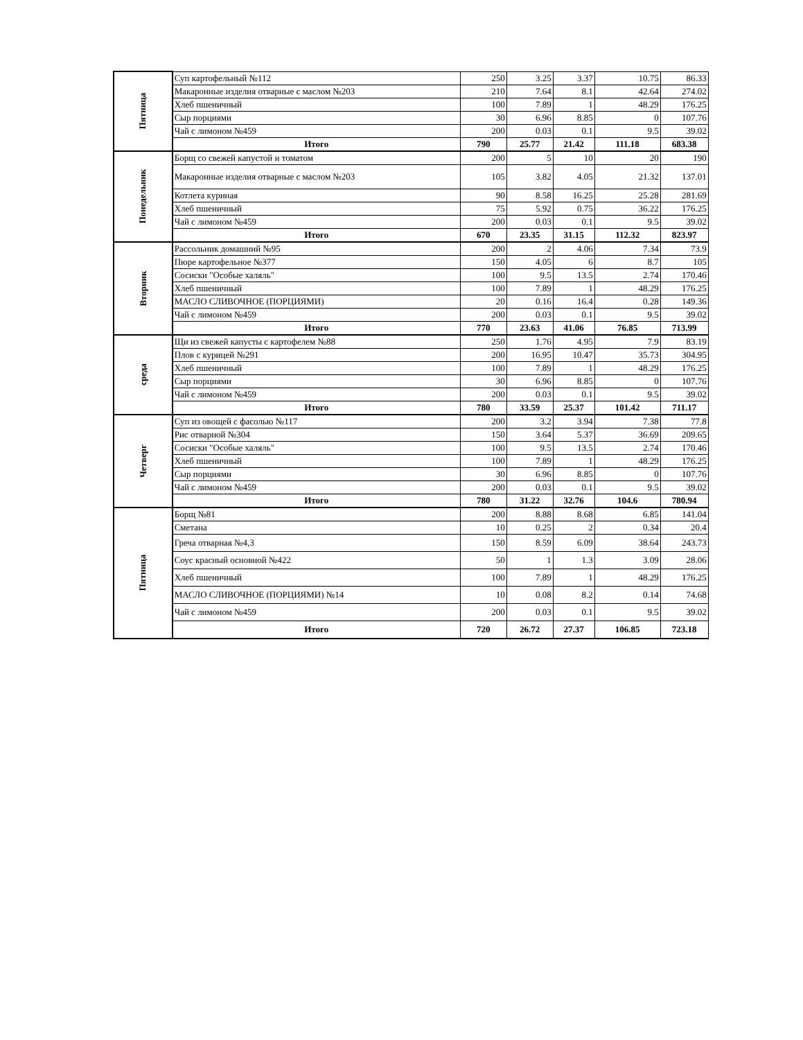| Пятница | Суп картофельный №112 | 250 | 3.25 | 3.37 | 10.75 | 86.33 |
| | Макаронные изделия отварные с маслом №203 | 210 | 7.64 | 8.1 | 42.64 | 274.02 |
| | Хлеб пшеничный | 100 | 7.89 | 1 | 48.29 | 176.25 |
| | Сыр порциями | 30 | 6.96 | 8.85 | 0 | 107.76 |
| | Чай с лимоном №459 | 200 | 0.03 | 0.1 | 9.5 | 39.02 |
| | Итого | 790 | 25.77 | 21.42 | 111.18 | 683.38 |
| Понедельник | Борщ со свежей капустой и томатом | 200 | 5 | 10 | 20 | 190 |
| | Макаронные изделия отварные с маслом №203 | 105 | 3.82 | 4.05 | 21.32 | 137.01 |
| | Котлета куриная | 90 | 8.58 | 16.25 | 25.28 | 281.69 |
| | Хлеб пшеничный | 75 | 5.92 | 0.75 | 36.22 | 176.25 |
| | Чай с лимоном №459 | 200 | 0.03 | 0.1 | 9.5 | 39.02 |
| | Итого | 670 | 23.35 | 31.15 | 112.32 | 823.97 |
| Вторник | Рассольник домашний №95 | 200 | 2 | 4.06 | 7.34 | 73.9 |
| | Пюре картофельное №377 | 150 | 4.05 | 6 | 8.7 | 105 |
| | Сосиски "Особые халяль" | 100 | 9.5 | 13.5 | 2.74 | 170.46 |
| | Хлеб пшеничный | 100 | 7.89 | 1 | 48.29 | 176.25 |
| | МАСЛО СЛИВОЧНОЕ (ПОРЦИЯМИ) | 20 | 0.16 | 16.4 | 0.28 | 149.36 |
| | Чай с лимоном №459 | 200 | 0.03 | 0.1 | 9.5 | 39.02 |
| | Итого | 770 | 23.63 | 41.06 | 76.85 | 713.99 |
| среда | Щи из свежей капусты с картофелем №88 | 250 | 1.76 | 4.95 | 7.9 | 83.19 |
| | Плов с курицей №291 | 200 | 16.95 | 10.47 | 35.73 | 304.95 |
| | Хлеб пшеничный | 100 | 7.89 | 1 | 48.29 | 176.25 |
| | Сыр порциями | 30 | 6.96 | 8.85 | 0 | 107.76 |
| | Чай с лимоном №459 | 200 | 0.03 | 0.1 | 9.5 | 39.02 |
| | Итого | 780 | 33.59 | 25.37 | 101.42 | 711.17 |
| Четверг | Суп из овощей с фасолью №117 | 200 | 3.2 | 3.94 | 7.38 | 77.8 |
| | Рис отварной №304 | 150 | 3.64 | 5.37 | 36.69 | 209.65 |
| | Сосиски "Особые халяль" | 100 | 9.5 | 13.5 | 2.74 | 170.46 |
| | Хлеб пшеничный | 100 | 7.89 | 1 | 48.29 | 176.25 |
| | Сыр порциями | 30 | 6.96 | 8.85 | 0 | 107.76 |
| | Чай с лимоном №459 | 200 | 0.03 | 0.1 | 9.5 | 39.02 |
| | Итого | 780 | 31.22 | 32.76 | 104.6 | 780.94 |
| Пятница | Борщ №81 | 200 | 8.88 | 8.68 | 6.85 | 141.04 |
| | Сметана | 10 | 0.25 | 2 | 0.34 | 20.4 |
| | Греча отварная №4,3 | 150 | 8.59 | 6.09 | 38.64 | 243.73 |
| | Соус красный основной №422 | 50 | 1 | 1.3 | 3.09 | 28.06 |
| | Хлеб пшеничный | 100 | 7.89 | 1 | 48.29 | 176.25 |
| | МАСЛО СЛИВОЧНОЕ (ПОРЦИЯМИ) №14 | 10 | 0.08 | 8.2 | 0.14 | 74.68 |
| | Чай с лимоном №459 | 200 | 0.03 | 0.1 | 9.5 | 39.02 |
| | Итого | 720 | 26.72 | 27.37 | 106.85 | 723.18 |